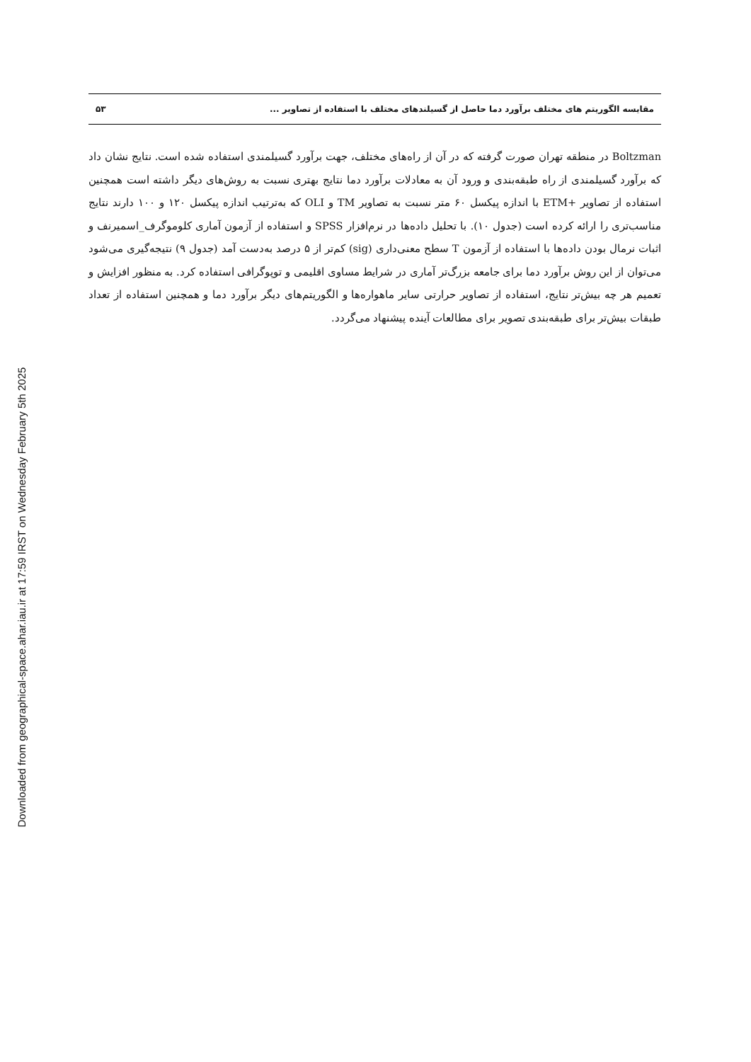Downloaded from geographical-space.ahar.iau.ir at 17:59 IRST on Wednesday February 5th 2025
مقایسه الگوریتم های مختلف برآورد دما حاصل از گسیلندهای مختلف با استفاده از تصاویر ... ۵۳
Boltzman در منطقه تهران صورت گرفته که در آن از راه‌های مختلف، جهت برآورد گسیلمندی استفاده شده است. نتایج نشان داد که برآورد گسیلمندی از راه طبقه‌بندی و ورود آن به معادلات برآورد دما نتایج بهتری نسبت به روش‌های دیگر داشته است همچنین استفاده از تصاویر +ETM با اندازه پیکسل ۶۰ متر نسبت به تصاویر TM و OLI که به‌ترتیب اندازه پیکسل ۱۲۰ و ۱۰۰ دارند نتایج مناسب‌تری را ارائه کرده است (جدول ۱۰). با تحلیل داده‌ها در نرم‌افزار SPSS و استفاده از آزمون آماری کلوموگرف_اسمیرنف و اثبات نرمال بودن داده‌ها با استفاده از آزمون T سطح معنی‌داری (sig) کم‌تر از ۵ درصد به‌دست آمد (جدول ۹) نتیجه‌گیری می‌شود می‌توان از این روش برآورد دما برای جامعه بزرگ‌تر آماری در شرایط مساوی اقلیمی و توپوگرافی استفاده کرد. به منظور افزایش و تعمیم هر چه بیش‌تر نتایج، استفاده از تصاویر حرارتی سایر ماهواره‌ها و الگوریتم‌های دیگر برآورد دما و همچنین استفاده از تعداد طبقات بیش‌تر برای طبقه‌بندی تصویر برای مطالعات آینده پیشنهاد می‌گردد.